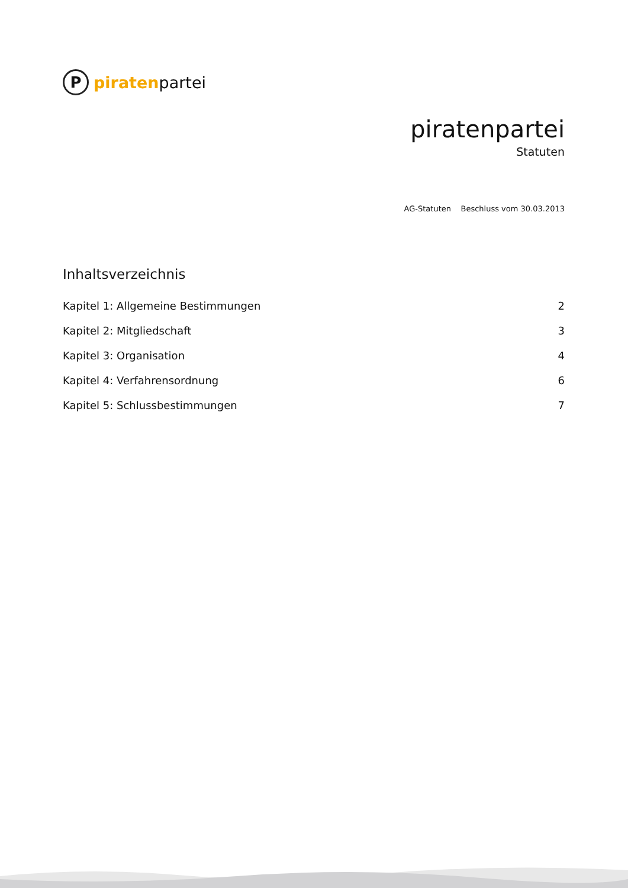P
piratenpartei
piratenpartei
Statuten
AG-Statuten Beschluss vom 30.03.2013
Inhaltsverzeichnis
Kapitel 1: Allgemeine Bestimmungen 2
Kapitel 2: Mitgliedschaft 3
Kapitel 3: Organisation 4
Kapitel 4: Verfahrensordnung 6
Kapitel 5: Schlussbestimmungen 7